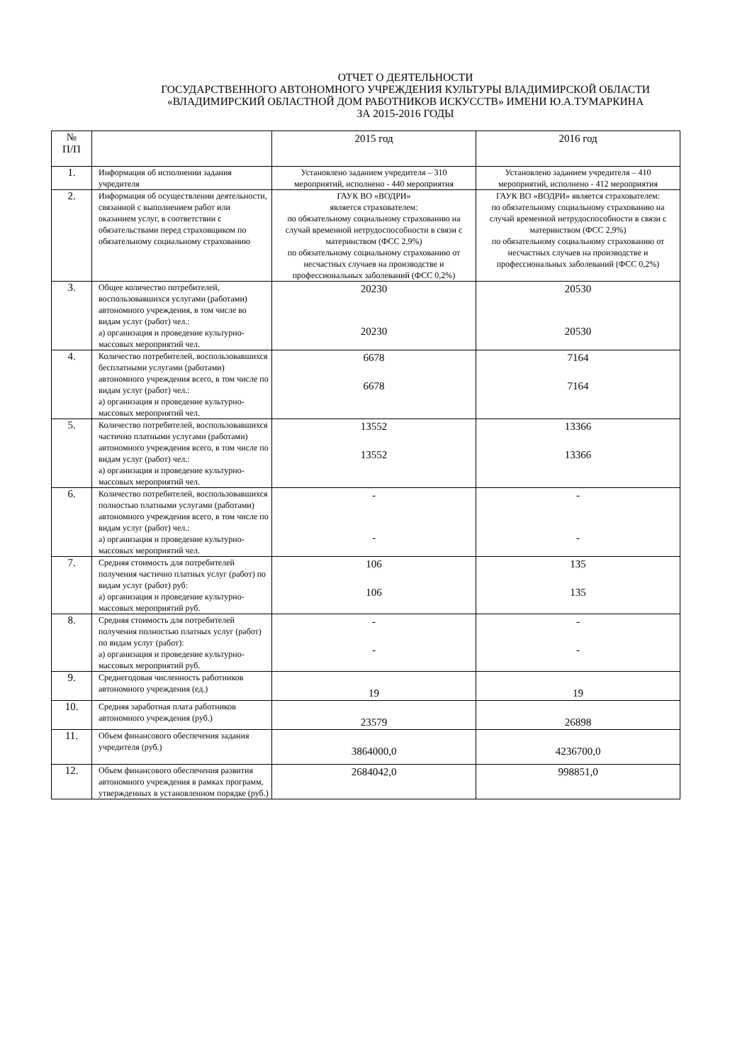ОТЧЕТ О ДЕЯТЕЛЬНОСТИ
ГОСУДАРСТВЕННОГО АВТОНОМНОГО УЧРЕЖДЕНИЯ КУЛЬТУРЫ ВЛАДИМИРСКОЙ ОБЛАСТИ
«ВЛАДИМИРСКИЙ ОБЛАСТНОЙ ДОМ РАБОТНИКОВ ИСКУССТВ» ИМЕНИ Ю.А.ТУМАРКИНА
ЗА 2015-2016 ГОДЫ
| № П/П | | 2015 год | 2016 год |
| --- | --- | --- | --- |
| 1. | Информация об исполнении задания учредителя | Установлено заданием учредителя – 310 мероприятий, исполнено - 440 мероприятия | Установлено заданием учредителя – 410 мероприятий, исполнено - 412 мероприятия |
| 2. | Информация об осуществлении деятельности, связанной с выполнением работ или оказанием услуг, в соответствии с обязательствами перед страховщиком по обязательному социальному страхованию | ГАУК ВО «ВОДРИ» является страхователем: по обязательному социальному страхованию на случай временной нетрудоспособности в связи с материнством (ФСС 2,9%) по обязательному социальному страхованию от несчастных случаев на производстве и профессиональных заболеваний (ФСС 0,2%) | ГАУК ВО «ВОДРИ» является страхователем: по обязательному социальному страхованию на случай временной нетрудоспособности в связи с материнством (ФСС 2,9%) по обязательному социальному страхованию от несчастных случаев на производстве и профессиональных заболеваний (ФСС 0,2%) |
| 3. | Общее количество потребителей, воспользовавшихся услугами (работами) автономного учреждения, в том числе во видам услуг (работ) чел.: а) организация и проведение культурно-массовых мероприятий чел. | 20230 20230 | 20530 20530 |
| 4. | Количество потребителей, воспользовавшихся бесплатными услугами (работами) автономного учреждения всего, в том числе по видам услуг (работ) чел.: а) организация и проведение культурно-массовых мероприятий чел. | 6678 6678 | 7164 7164 |
| 5. | Количество потребителей, воспользовавшихся частично платными услугами (работами) автономного учреждения всего, в том числе по видам услуг (работ) чел.: а) организация и проведение культурно-массовых мероприятий чел. | 13552 13552 | 13366 13366 |
| 6. | Количество потребителей, воспользовавшихся полностью платными услугами (работами) автономного учреждения всего, в том числе по видам услуг (работ) чел.: а) организация и проведение культурно-массовых мероприятий чел. | - - | - - |
| 7. | Средняя стоимость для потребителей получения частично платных услуг (работ) по видам услуг (работ) руб: а) организация и проведение культурно-массовых мероприятий руб. | 106 106 | 135 135 |
| 8. | Средняя стоимость для потребителей получения полностью платных услуг (работ) по видам услуг (работ): а) организация и проведение культурно-массовых мероприятий руб. | - - | - - |
| 9. | Среднегодовая численность работников автономного учреждения (ед.) | 19 | 19 |
| 10. | Средняя заработная плата работников автономного учреждения (руб.) | 23579 | 26898 |
| 11. | Объем финансового обеспечения задания учредителя (руб.) | 3864000,0 | 4236700,0 |
| 12. | Объем финансового обеспечения развития автономного учреждения в рамках программ, утвержденных в установленном порядке (руб.) | 2684042,0 | 998851,0 |